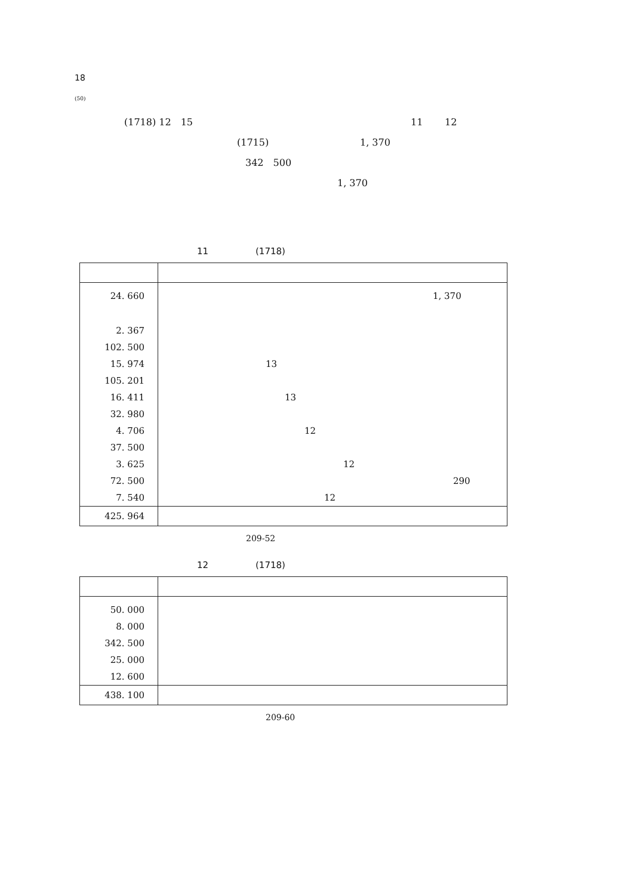18
(50)
(1718) 12　15 11 12
(1715) 1, 370
342　500 1, 370
11 (1718)
| 24. 660 | 1, 370 |
| 2. 367 | |
| 102. 500 | |
| 15. 974 | 13 |
| 105. 201 | |
| 16. 411 | 13 |
| 32. 980 | |
| 4. 706 | 12 |
| 37. 500 | |
| 3. 625 | 12 |
| 72. 500 | 290 |
| 7. 540 | 12 |
| 425. 964 | |
209-52
12 (1718)
| 50. 000 | |
| 8. 000 | |
| 342. 500 | |
| 25. 000 | |
| 12. 600 | |
| 438. 100 | |
209-60